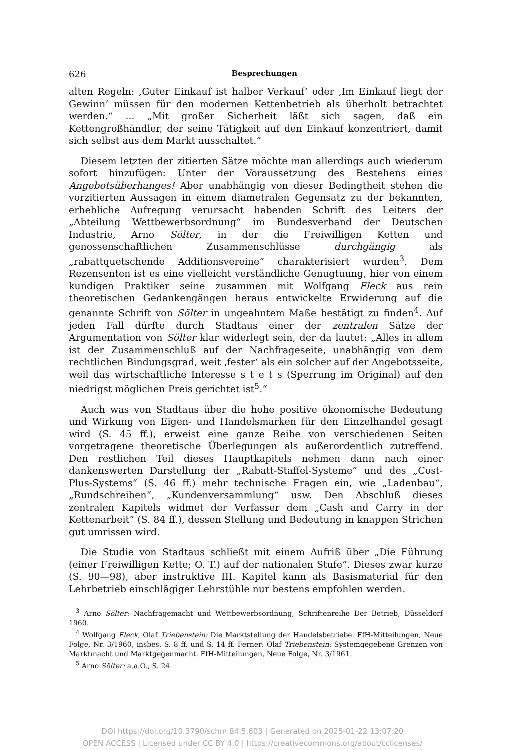626 Besprechungen
alten Regeln: ‚Guter Einkauf ist halber Verkauf‘ oder ‚Im Einkauf liegt der Gewinn‘ müssen für den modernen Kettenbetrieb als überholt betrachtet werden.“ ... „Mit großer Sicherheit läßt sich sagen, daß ein Kettengroßhändler, der seine Tätigkeit auf den Einkauf konzentriert, damit sich selbst aus dem Markt ausschaltet.“
Diesem letzten der zitierten Sätze möchte man allerdings auch wiederum sofort hinzufügen: Unter der Voraussetzung des Bestehens eines Angebotsüberhanges! Aber unabhängig von dieser Bedingtheit stehen die vorzitierten Aussagen in einem diametralen Gegensatz zu der bekannten, erhebliche Aufregung verursacht habenden Schrift des Leiters der „Abteilung Wettbewerbsordnung“ im Bundesverband der Deutschen Industrie, Arno Sölter, in der die Freiwilligen Ketten und genossenschaftlichen Zusammenschlüsse durchgängig als „rabattquetschende Additionsvereine“ charakterisiert wurden<sup>3</sup>. Dem Rezensenten ist es eine vielleicht verständliche Genugtuung, hier von einem kundigen Praktiker seine zusammen mit Wolfgang Fleck aus rein theoretischen Gedankengängen heraus entwickelte Erwiderung auf die genannte Schrift von Sölter in ungeahntem Maße bestätigt zu finden<sup>4</sup>. Auf jeden Fall dürfte durch Stadtaus einer der zentralen Sätze der Argumentation von Sölter klar widerlegt sein, der da lautet: „Alles in allem ist der Zusammenschluß auf der Nachfrageseite, unabhängig von dem rechtlichen Bindungsgrad, weit ‚fester‘ als ein solcher auf der Angebotsseite, weil das wirtschaftliche Interesse s t e t s (Sperrung im Original) auf den niedrigst möglichen Preis gerichtet ist<sup>5</sup>.“
Auch was von Stadtaus über die hohe positive ökonomische Bedeutung und Wirkung von Eigen- und Handelsmarken für den Einzelhandel gesagt wird (S. 45 ff.), erweist eine ganze Reihe von verschiedenen Seiten vorgetragene theoretische Überlegungen als außerordentlich zutreffend. Den restlichen Teil dieses Hauptkapitels nehmen dann nach einer dankenswerten Darstellung der „Rabatt-Staffel-Systeme“ und des „Cost-Plus-Systems“ (S. 46 ff.) mehr technische Fragen ein, wie „Ladenbau“, „Rundschreiben“, „Kundenversammlung“ usw. Den Abschluß dieses zentralen Kapitels widmet der Verfasser dem „Cash and Carry in der Kettenarbeit“ (S. 84 ff.), dessen Stellung und Bedeutung in knappen Strichen gut umrissen wird.
Die Studie von Stadtaus schließt mit einem Aufriß über „Die Führung (einer Freiwilligen Kette; O. T.) auf der nationalen Stufe“. Dieses zwar kurze (S. 90—98), aber instruktive III. Kapitel kann als Basismaterial für den Lehrbetrieb einschlägiger Lehrstühle nur bestens empfohlen werden.
<sup>3</sup> Arno Sölter: Nachfragemacht und Wettbewerbsordnung, Schriftenreihe Der Betrieb, Düsseldorf 1960.
<sup>4</sup> Wolfgang Fleck, Olaf Triebenstein: Die Marktstellung der Handelsbetriebe. FfH-Mitteilungen, Neue Folge, Nr. 3/1960, insbes. S. 8 ff. und S. 14 ff. Ferner: Olaf Triebenstein: Systemgegebene Grenzen von Marktmacht und Marktgegenmacht. FfH-Mitteilungen, Neue Folge, Nr. 3/1961.
<sup>5</sup> Arno Sölter: a.a.O., S. 24.
DOI https://doi.org/10.3790/schm.84.5.603 | Generated on 2025-01-22 13:07:20
OPEN ACCESS | Licensed under CC BY 4.0 | https://creativecommons.org/about/cclicenses/